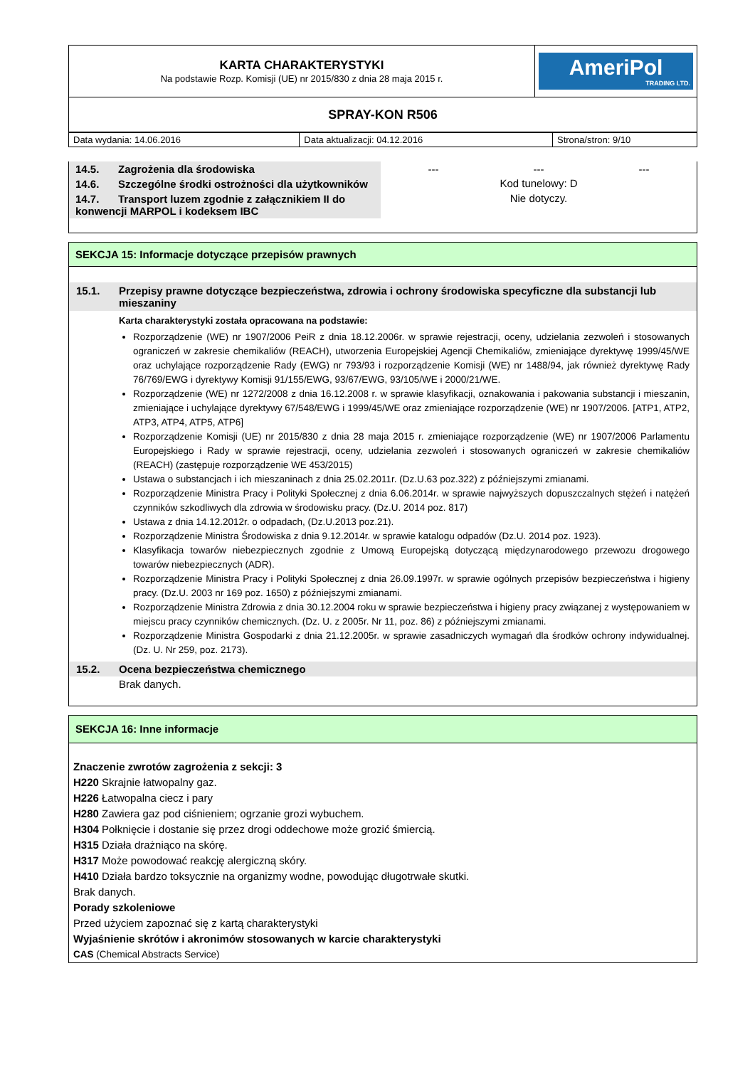| KARTA CHARAKTERYSTYKI Na podstawie Rozp. Komisji (UE) nr 2015/830 z dnia 28 maja 2015 r. | AmeriPol TRADING LTD. |
| SPRAY-KON R506 | |
| Data wydania: 14.06.2016 | Data aktualizacji: 04.12.2016 | Strona/stron: 9/10 |
| 14.5. Zagrożenia dla środowiska | --- | --- | --- |
| 14.6. Szczególne środki ostrożności dla użytkowników | Kod tunelowy: D | | |
| 14.7. Transport luzem zgodnie z załącznikiem II do konwencji MARPOL i kodeksem IBC | Nie dotyczy. | | |
SEKCJA 15: Informacje dotyczące przepisów prawnych
15.1. Przepisy prawne dotyczące bezpieczeństwa, zdrowia i ochrony środowiska specyficzne dla substancji lub mieszaniny
Karta charakterystyki została opracowana na podstawie:
Rozporządzenie (WE) nr 1907/2006 PeiR z dnia 18.12.2006r. w sprawie rejestracji, oceny, udzielania zezwoleń i stosowanych ograniczeń w zakresie chemikaliów (REACH), utworzenia Europejskiej Agencji Chemikaliów, zmieniające dyrektywę 1999/45/WE oraz uchylające rozporządzenie Rady (EWG) nr 793/93 i rozporządzenie Komisji (WE) nr 1488/94, jak również dyrektywę Rady 76/769/EWG i dyrektywy Komisji 91/155/EWG, 93/67/EWG, 93/105/WE i 2000/21/WE.
Rozporządzenie (WE) nr 1272/2008 z dnia 16.12.2008 r. w sprawie klasyfikacji, oznakowania i pakowania substancji i mieszanin, zmieniające i uchylające dyrektywy 67/548/EWG i 1999/45/WE oraz zmieniające rozporządzenie (WE) nr 1907/2006. [ATP1, ATP2, ATP3, ATP4, ATP5, ATP6]
Rozporządzenie Komisji (UE) nr 2015/830 z dnia 28 maja 2015 r. zmieniające rozporządzenie (WE) nr 1907/2006 Parlamentu Europejskiego i Rady w sprawie rejestracji, oceny, udzielania zezwoleń i stosowanych ograniczeń w zakresie chemikaliów (REACH) (zastępuje rozporządzenie WE 453/2015)
Ustawa o substancjach i ich mieszaninach z dnia 25.02.2011r. (Dz.U.63 poz.322) z późniejszymi zmianami.
Rozporządzenie Ministra Pracy i Polityki Społecznej z dnia 6.06.2014r. w sprawie najwyższych dopuszczalnych stężeń i natężeń czynników szkodliwych dla zdrowia w środowisku pracy. (Dz.U. 2014 poz. 817)
Ustawa z dnia 14.12.2012r. o odpadach, (Dz.U.2013 poz.21).
Rozporządzenie Ministra Środowiska z dnia 9.12.2014r. w sprawie katalogu odpadów (Dz.U. 2014 poz. 1923).
Klasyfikacja towarów niebezpiecznych zgodnie z Umową Europejską dotyczącą międzynarodowego przewozu drogowego towarów niebezpiecznych (ADR).
Rozporządzenie Ministra Pracy i Polityki Społecznej z dnia 26.09.1997r. w sprawie ogólnych przepisów bezpieczeństwa i higieny pracy. (Dz.U. 2003 nr 169 poz. 1650) z późniejszymi zmianami.
Rozporządzenie Ministra Zdrowia z dnia 30.12.2004 roku w sprawie bezpieczeństwa i higieny pracy związanej z występowaniem w miejscu pracy czynników chemicznych. (Dz. U. z 2005r. Nr 11, poz. 86) z późniejszymi zmianami.
Rozporządzenie Ministra Gospodarki z dnia 21.12.2005r. w sprawie zasadniczych wymagań dla środków ochrony indywidualnej. (Dz. U. Nr 259, poz. 2173).
15.2. Ocena bezpieczeństwa chemicznego
Brak danych.
SEKCJA 16: Inne informacje
Znaczenie zwrotów zagrożenia z sekcji: 3
H220 Skrajnie łatwopalny gaz.
H226 Łatwopalna ciecz i pary
H280 Zawiera gaz pod ciśnieniem; ogrzanie grozi wybuchem.
H304 Połknięcie i dostanie się przez drogi oddechowe może grozić śmiercią.
H315 Działa drażniąco na skórę.
H317 Może powodować reakcję alergiczną skóry.
H410 Działa bardzo toksycznie na organizmy wodne, powodując długotrwałe skutki.
Brak danych.
Porady szkoleniowe
Przed użyciem zapoznać się z kartą charakterystyki
Wyjaśnienie skrótów i akronimów stosowanych w karcie charakterystyki
CAS (Chemical Abstracts Service)